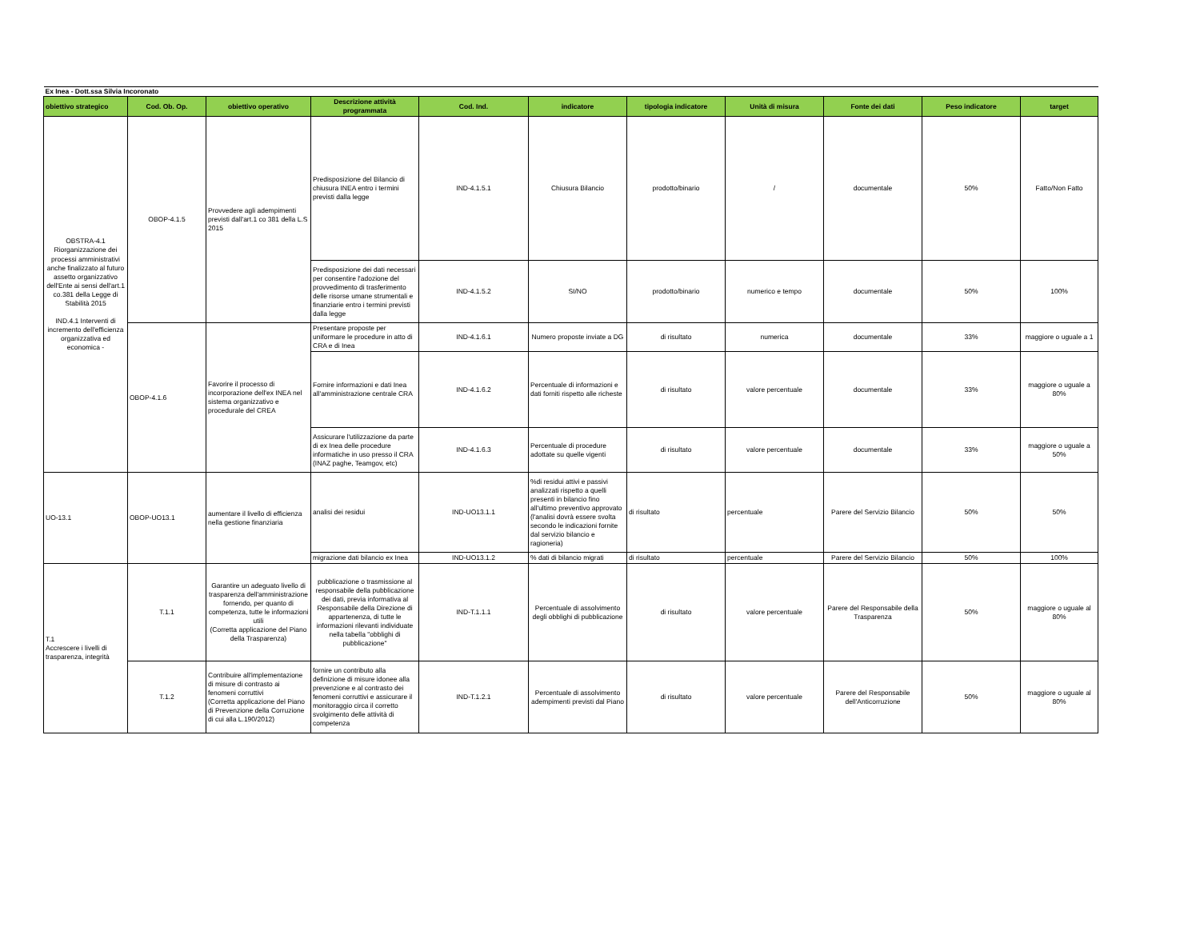| Ex Inea - Dott.ssa Silvia Incoronato | | | | | | | | | | |
| obiettivo strategico | Cod. Ob. Op. | obiettivo operativo | Descrizione attività programmata | Cod. Ind. | indicatore | tipologia indicatore | Unità di misura | Fonte dei dati | Peso indicatore | target |
| OBSTRA-4.1 Riorganizzazione dei processi amministrativi anche finalizzato al futuro assetto organizzativo dell'Ente ai sensi dell'art.1 co.381 della Legge di Stabilità 2015 IND.4.1 Interventi di incremento dell'efficienza organizzativa ed economica - | OBOP-4.1.5 | Provvedere agli adempimenti previsti dall'art.1 co 381 della L.S 2015 | Predisposizione del Bilancio di chiusura INEA entro i termini previsti dalla legge | IND-4.1.5.1 | Chiusura Bilancio | prodotto/binario | / | documentale | 50% | Fatto/Non Fatto |
| | | | Predisposizione dei dati necessari per consentire l'adozione del provvedimento di trasferimento delle risorse umane strumentali e finanziarie entro i termini previsti dalla legge | IND-4.1.5.2 | SI/NO | prodotto/binario | numerico e tempo | documentale | 50% | 100% |
| | OBOP-4.1.6 | Favorire il processo di incorporazione dell'ex INEA nel sistema organizzativo e procedurale del CREA | Presentare proposte per uniformare le procedure in atto di CRA e di Inea | IND-4.1.6.1 | Numero proposte inviate a DG | di risultato | numerica | documentale | 33% | maggiore o uguale a 1 |
| | | | Fornire informazioni e dati Inea all'amministrazione centrale CRA | IND-4.1.6.2 | Percentuale di informazioni e dati forniti rispetto alle richeste | di risultato | valore percentuale | documentale | 33% | maggiore o uguale a 80% |
| | | | Assicurare l'utilizzazione da parte di ex Inea delle procedure informatiche in uso presso il CRA (INAZ paghe, Teamgov, etc) | IND-4.1.6.3 | Percentuale di procedure adottate su quelle vigenti | di risultato | valore percentuale | documentale | 33% | maggiore o uguale a 50% |
| UO-13.1 | OBOP-UO13.1 | aumentare il livello di efficienza nella gestione finanziaria | analisi dei residui | IND-UO13.1.1 | %di residui attivi e passivi analizzati rispetto a quelli presenti in bilancio fino all'ultimo preventivo approvato (l'analisi dovrà essere svolta secondo le indicazioni fornite dal servizio bilancio e ragioneria) | di risultato | percentuale | Parere del Servizio Bilancio | 50% | 50% |
| | | | migrazione dati bilancio ex Inea | IND-UO13.1.2 | % dati di bilancio migrati | di risultato | percentuale | Parere del Servizio Bilancio | 50% | 100% |
| T.1 Accrescere i livelli di trasparenza, integrità | T.1.1 | Garantire un adeguato livello di trasparenza dell'amministrazione fornendo, per quanto di competenza, tutte le informazioni utili (Corretta applicazione del Piano della Trasparenza) | pubblicazione o trasmissione al responsabile della pubblicazione dei dati, previa informativa al Responsabile della Direzione di appartenenza, di tutte le informazioni rilevanti individuate nella tabella "obblighi di pubblicazione" | IND-T.1.1.1 | Percentuale di assolvimento degli obblighi di pubblicazione | di risultato | valore percentuale | Parere del Responsabile della Trasparenza | 50% | maggiore o uguale al 80% |
| | T.1.2 | Contribuire all'implementazione di misure di contrasto ai fenomeni corruttivi (Corretta applicazione del Piano di Prevenzione della Corruzione di cui alla L.190/2012) | fornire un contributo alla definizione di misure idonee alla prevenzione e al contrasto dei fenomeni corruttivi e assicurare il monitoraggio circa il corretto svolgimento delle attività di competenza | IND-T.1.2.1 | Percentuale di assolvimento adempimenti previsti dal Piano | di risultato | valore percentuale | Parere del Responsabile dell'Anticorruzione | 50% | maggiore o uguale al 80% |